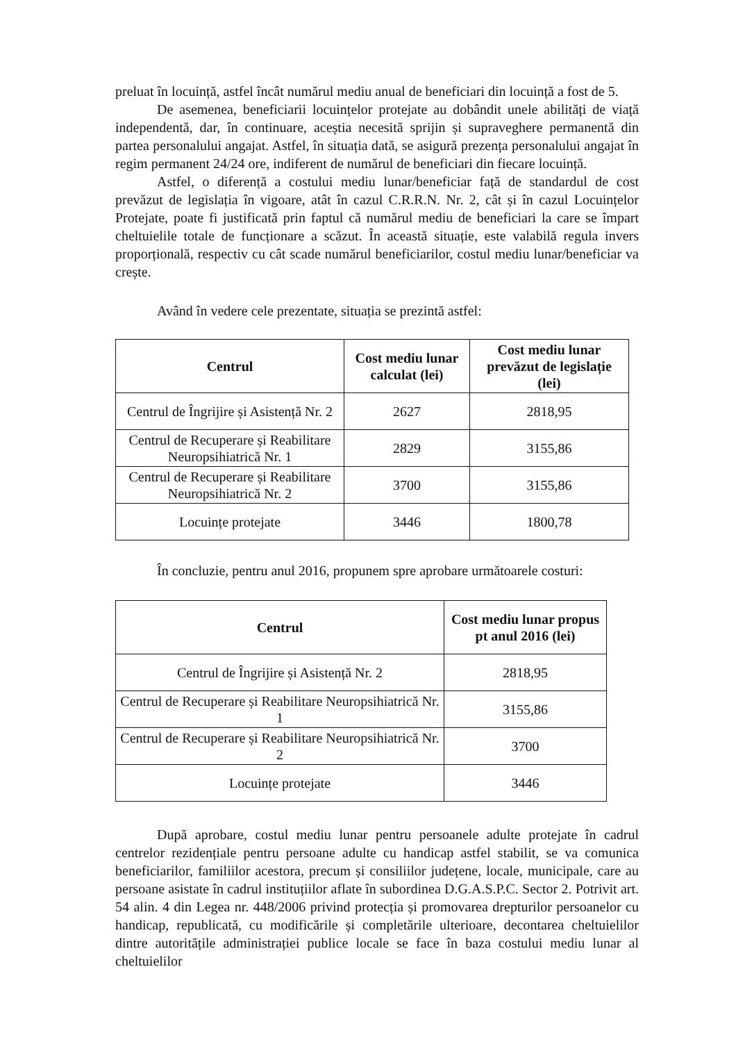preluat în locuință, astfel încât numărul mediu anual de beneficiari din locuință a fost de 5.
De asemenea, beneficiarii locuințelor protejate au dobândit unele abilități de viață independentă, dar, în continuare, aceștia necesită sprijin și supraveghere permanentă din partea personalului angajat. Astfel, în situația dată, se asigură prezența personalului angajat în regim permanent 24/24 ore, indiferent de numărul de beneficiari din fiecare locuință.
Astfel, o diferență a costului mediu lunar/beneficiar față de standardul de cost prevăzut de legislația în vigoare, atât în cazul C.R.R.N. Nr. 2, cât și în cazul Locuințelor Protejate, poate fi justificată prin faptul că numărul mediu de beneficiari la care se împart cheltuielile totale de funcționare a scăzut. În această situație, este valabilă regula invers proporțională, respectiv cu cât scade numărul beneficiarilor, costul mediu lunar/beneficiar va crește.
Având în vedere cele prezentate, situația se prezintă astfel:
| Centrul | Cost mediu lunar calculat (lei) | Cost mediu lunar prevăzut de legislație (lei) |
| --- | --- | --- |
| Centrul de Îngrijire și Asistență Nr. 2 | 2627 | 2818,95 |
| Centrul de Recuperare și Reabilitare Neuropsihiatrică Nr. 1 | 2829 | 3155,86 |
| Centrul de Recuperare și Reabilitare Neuropsihiatrică Nr. 2 | 3700 | 3155,86 |
| Locuințe protejate | 3446 | 1800,78 |
În concluzie, pentru anul 2016, propunem spre aprobare următoarele costuri:
| Centrul | Cost mediu lunar propus pt anul 2016 (lei) |
| --- | --- |
| Centrul de Îngrijire și Asistență Nr. 2 | 2818,95 |
| Centrul de Recuperare și Reabilitare Neuropsihiatrică Nr. 1 | 3155,86 |
| Centrul de Recuperare și Reabilitare Neuropsihiatrică Nr. 2 | 3700 |
| Locuințe protejate | 3446 |
După aprobare, costul mediu lunar pentru persoanele adulte protejate în cadrul centrelor rezidențiale pentru persoane adulte cu handicap astfel stabilit, se va comunica beneficiarilor, familiilor acestora, precum și consiliilor județene, locale, municipale, care au persoane asistate în cadrul instituțiilor aflate în subordinea D.G.A.S.P.C. Sector 2. Potrivit art. 54 alin. 4 din Legea nr. 448/2006 privind protecția și promovarea drepturilor persoanelor cu handicap, republicată, cu modificările și completările ulterioare, decontarea cheltuielilor dintre autoritățile administrației publice locale se face în baza costului mediu lunar al cheltuielilor